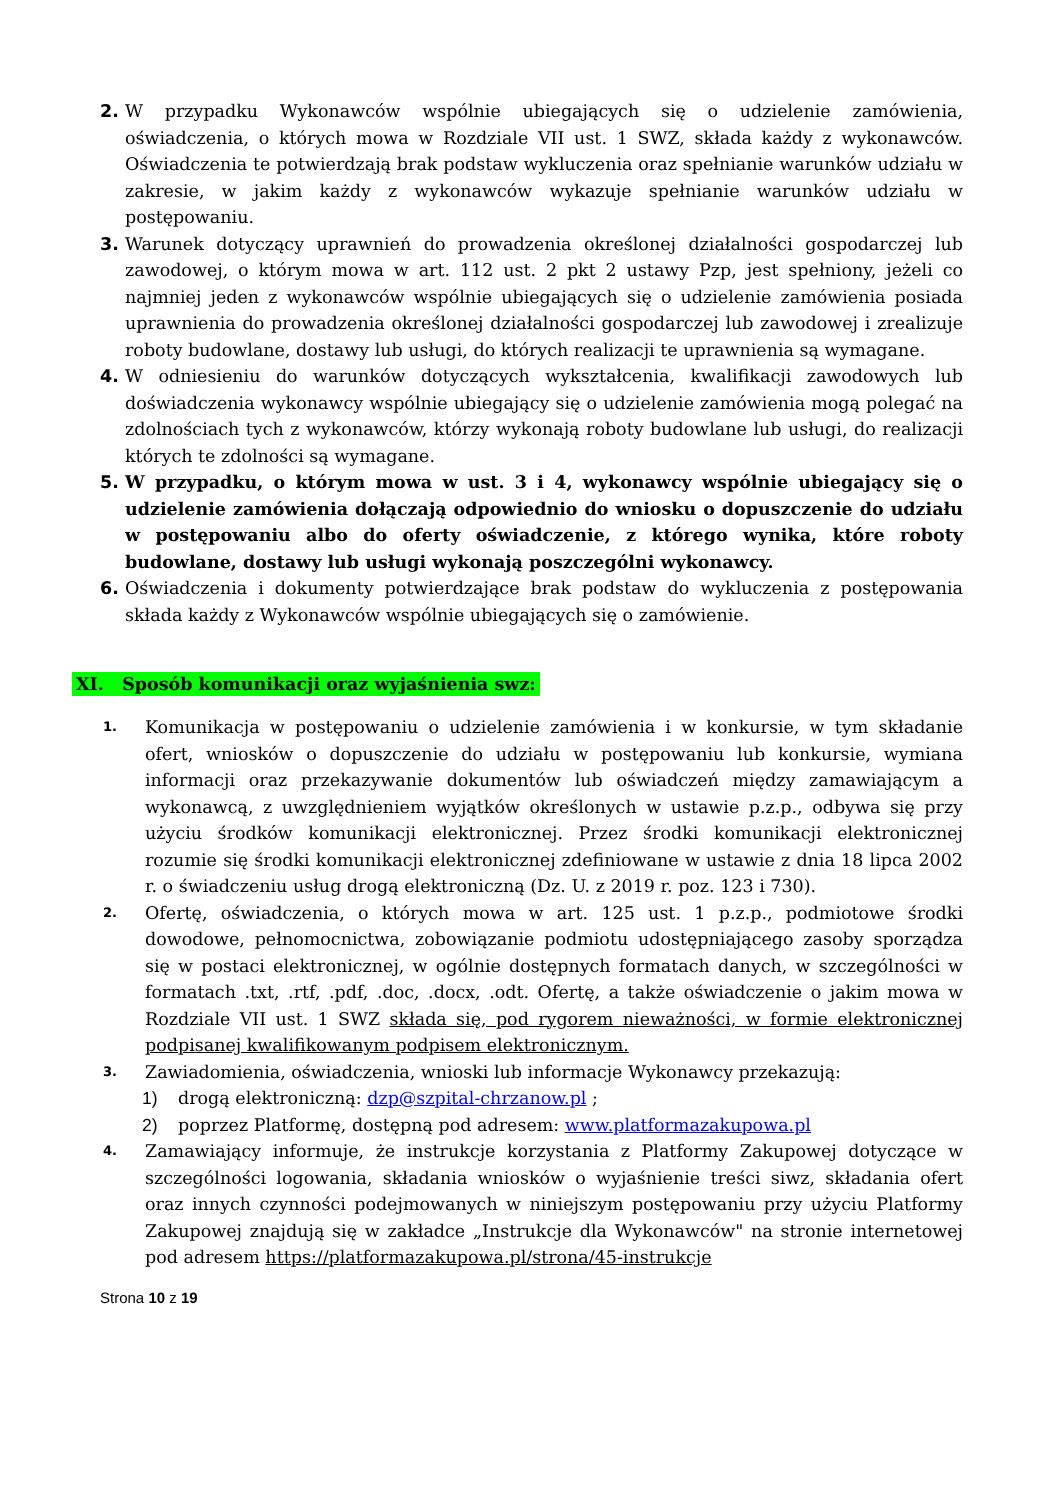2. W przypadku Wykonawców wspólnie ubiegających się o udzielenie zamówienia, oświadczenia, o których mowa w Rozdziale VII ust. 1 SWZ, składa każdy z wykonawców. Oświadczenia te potwierdzają brak podstaw wykluczenia oraz spełnianie warunków udziału w zakresie, w jakim każdy z wykonawców wykazuje spełnianie warunków udziału w postępowaniu.
3. Warunek dotyczący uprawnień do prowadzenia określonej działalności gospodarczej lub zawodowej, o którym mowa w art. 112 ust. 2 pkt 2 ustawy Pzp, jest spełniony, jeżeli co najmniej jeden z wykonawców wspólnie ubiegających się o udzielenie zamówienia posiada uprawnienia do prowadzenia określonej działalności gospodarczej lub zawodowej i zrealizuje roboty budowlane, dostawy lub usługi, do których realizacji te uprawnienia są wymagane.
4. W odniesieniu do warunków dotyczących wykształcenia, kwalifikacji zawodowych lub doświadczenia wykonawcy wspólnie ubiegający się o udzielenie zamówienia mogą polegać na zdolnościach tych z wykonawców, którzy wykonają roboty budowlane lub usługi, do realizacji których te zdolności są wymagane.
5. W przypadku, o którym mowa w ust. 3 i 4, wykonawcy wspólnie ubiegający się o udzielenie zamówienia dołączają odpowiednio do wniosku o dopuszczenie do udziału w postępowaniu albo do oferty oświadczenie, z którego wynika, które roboty budowlane, dostawy lub usługi wykonają poszczególni wykonawcy.
6. Oświadczenia i dokumenty potwierdzające brak podstaw do wykluczenia z postępowania składa każdy z Wykonawców wspólnie ubiegających się o zamówienie.
XI. Sposób komunikacji oraz wyjaśnienia swz:
1.
Komunikacja w postępowaniu o udzielenie zamówienia i w konkursie, w tym składanie ofert, wniosków o dopuszczenie do udziału w postępowaniu lub konkursie, wymiana informacji oraz przekazywanie dokumentów lub oświadczeń między zamawiającym a wykonawcą, z uwzględnieniem wyjątków określonych w ustawie p.z.p., odbywa się przy użyciu środków komunikacji elektronicznej. Przez środki komunikacji elektronicznej rozumie się środki komunikacji elektronicznej zdefiniowane w ustawie z dnia 18 lipca 2002 r. o świadczeniu usług drogą elektroniczną (Dz. U. z 2019 r. poz. 123 i 730).
2.
Ofertę, oświadczenia, o których mowa w art. 125 ust. 1 p.z.p., podmiotowe środki dowodowe, pełnomocnictwa, zobowiązanie podmiotu udostępniającego zasoby sporządza się w postaci elektronicznej, w ogólnie dostępnych formatach danych, w szczególności w formatach .txt, .rtf, .pdf, .doc, .docx, .odt. Ofertę, a także oświadczenie o jakim mowa w Rozdziale VII ust. 1 SWZ składa się, pod rygorem nieważności, w formie elektronicznej podpisanej kwalifikowanym podpisem elektronicznym.
3.
Zawiadomienia, oświadczenia, wnioski lub informacje Wykonawcy przekazują:
1) drogą elektroniczną: dzp@szpital-chrzanow.pl ;
2) poprzez Platformę, dostępną pod adresem: www.platformazakupowa.pl
4.
Zamawiający informuje, że instrukcje korzystania z Platformy Zakupowej dotyczące w szczególności logowania, składania wniosków o wyjaśnienie treści siwz, składania ofert oraz innych czynności podejmowanych w niniejszym postępowaniu przy użyciu Platformy Zakupowej znajdują się w zakładce „Instrukcje dla Wykonawców" na stronie internetowej pod adresem https://platformazakupowa.pl/strona/45-instrukcje
Strona 10 z 19